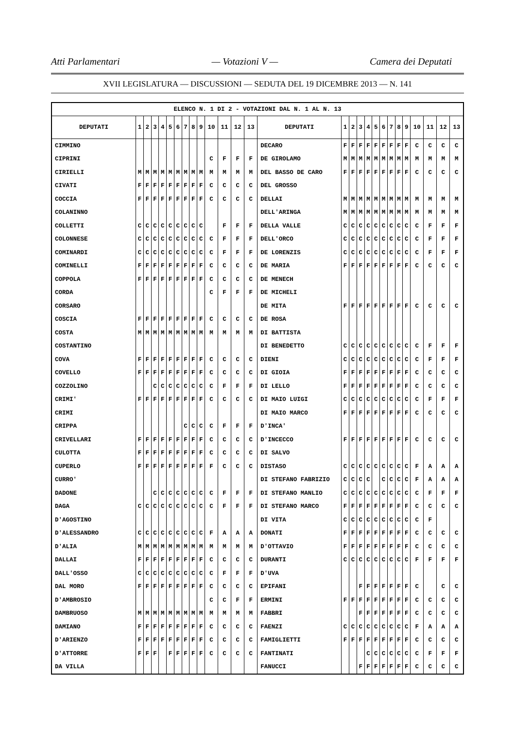Atti Parlamentari — Votazioni V — Camera dei Deputati
XVII LEGISLATURA — DISCUSSIONI — SEDUTA DEL 19 DICEMBRE 2013 — N. 141
| ELENCO N. 1 DI 2 - VOTAZIONI DAL N. 1 AL N. 13 | | | | | | | | | | | | | | | | | | | | | | | | | | | |
| DEPUTATI | 1 | 2 | 3 | 4 | 5 | 6 | 7 | 8 | 9 | 10 | 11 | 12 | 13 | DEPUTATI | 1 | 2 | 3 | 4 | 5 | 6 | 7 | 8 | 9 | 10 | 11 | 12 | 13 |
| CIMMINO | | | | | | | | | | | | | | DECARO | F | F | F | F | F | F | F | F | F | C | C | C | C |
| CIPRINI | | | | | | | | | | C | F | F | F | DE GIROLAMO | M | M | M | M | M | M | M | M | M | M | M | M | M |
| CIRIELLI | M | M | M | M | M | M | M | M | M | M | M | M | M | DEL BASSO DE CARO | F | F | F | F | F | F | F | F | F | C | C | C | C |
| CIVATI | F | F | F | F | F | F | F | F | F | C | C | C | C | DEL GROSSO | | | | | | | | | | | | | |
| COCCIA | F | F | F | F | F | F | F | F | F | C | C | C | C | DELLAI | M | M | M | M | M | M | M | M | M | M | M | M | M |
| COLANINNO | | | | | | | | | | | | | | DELL'ARINGA | M | M | M | M | M | M | M | M | M | M | M | M | M |
| COLLETTI | C | C | C | C | C | C | C | C | C | | F | F | F | DELLA VALLE | C | C | C | C | C | C | C | C | C | C | F | F | F |
| COLONNESE | C | C | C | C | C | C | C | C | C | C | F | F | F | DELL'ORCO | C | C | C | C | C | C | C | C | C | C | F | F | F |
| COMINARDI | C | C | C | C | C | C | C | C | C | C | F | F | F | DE LORENZIS | C | C | C | C | C | C | C | C | C | C | F | F | F |
| COMINELLI | F | F | F | F | F | F | F | F | F | C | C | C | C | DE MARIA | F | F | F | F | F | F | F | F | F | C | C | C | C |
| COPPOLA | F | F | F | F | F | F | F | F | F | C | C | C | C | DE MENECH | | | | | | | | | | | | | |
| CORDA | | | | | | | | | | C | F | F | F | DE MICHELI | | | | | | | | | | | | | |
| CORSARO | | | | | | | | | | | | | | DE MITA | F | F | F | F | F | F | F | F | F | C | C | C | C |
| COSCIA | F | F | F | F | F | F | F | F | F | C | C | C | C | DE ROSA | | | | | | | | | | | | | |
| COSTA | M | M | M | M | M | M | M | M | M | M | M | M | M | DI BATTISTA | | | | | | | | | | | | | |
| COSTANTINO | | | | | | | | | | | | | | DI BENEDETTO | C | C | C | C | C | C | C | C | C | C | F | F | F |
| COVA | F | F | F | F | F | F | F | F | F | C | C | C | C | DIENI | C | C | C | C | C | C | C | C | C | C | F | F | F |
| COVELLO | F | F | F | F | F | F | F | F | F | C | C | C | C | DI GIOIA | F | F | F | F | F | F | F | F | F | C | C | C | C |
| COZZOLINO | | | C | C | C | C | C | C | C | C | F | F | F | DI LELLO | F | F | F | F | F | F | F | F | F | C | C | C | C |
| CRIMI' | F | F | F | F | F | F | F | F | F | C | C | C | C | DI MAIO LUIGI | C | C | C | C | C | C | C | C | C | C | F | F | F |
| CRIMI | | | | | | | | | | | | | | DI MAIO MARCO | F | F | F | F | F | F | F | F | F | C | C | C | C |
| CRIPPA | | | | | | | C | C | C | C | F | F | F | D'INCA' | | | | | | | | | | | | | |
| CRIVELLARI | F | F | F | F | F | F | F | F | F | C | C | C | C | D'INCECCO | F | F | F | F | F | F | F | F | F | C | C | C | C |
| CULOTTA | F | F | F | F | F | F | F | F | F | C | C | C | C | DI SALVO | | | | | | | | | | | | | |
| CUPERLO | F | F | F | F | F | F | F | F | F | F | C | C | C | DISTASO | C | C | C | C | C | C | C | C | C | F | A | A | A |
| CURRO' | | | | | | | | | | | | | | DI STEFANO FABRIZIO | C | C | C | C | | C | C | C | C | F | A | A | A |
| DADONE | | | C | C | C | C | C | C | C | C | F | F | F | DI STEFANO MANLIO | C | C | C | C | C | C | C | C | C | C | F | F | F |
| DAGA | C | C | C | C | C | C | C | C | C | C | F | F | F | DI STEFANO MARCO | F | F | F | F | F | F | F | F | F | C | C | C | C |
| D'AGOSTINO | | | | | | | | | | | | | | DI VITA | C | C | C | C | C | C | C | C | C | C | F | | |
| D'ALESSANDRO | C | C | C | C | C | C | C | C | C | F | A | A | A | DONATI | F | F | F | F | F | F | F | F | F | C | C | C | C |
| D'ALIA | M | M | M | M | M | M | M | M | M | M | M | M | M | D'OTTAVIO | F | F | F | F | F | F | F | F | F | C | C | C | C |
| DALLAI | F | F | F | F | F | F | F | F | F | C | C | C | C | DURANTI | C | C | C | C | C | C | C | C | C | F | F | F | F |
| DALL'OSSO | C | C | C | C | C | C | C | C | C | C | F | F | F | D'UVA | | | | | | | | | | | | | |
| DAL MORO | F | F | F | F | F | F | F | F | F | C | C | C | C | EPIFANI | | | F | F | F | F | F | F | F | C | | C | C |
| D'AMBROSIO | | | | | | | | | | C | C | F | F | ERMINI | F | F | F | F | F | F | F | F | F | C | C | C | C |
| DAMBRUOSO | M | M | M | M | M | M | M | M | M | M | M | M | M | FABBRI | | | F | F | F | F | F | F | F | C | C | C | C |
| DAMIANO | F | F | F | F | F | F | F | F | F | C | C | C | C | FAENZI | C | C | C | C | C | C | C | C | C | F | A | A | A |
| D'ARIENZO | F | F | F | F | F | F | F | F | F | C | C | C | C | FAMIGLIETTI | F | F | F | F | F | F | F | F | F | C | C | C | C |
| D'ATTORRE | F | F | F | | F | F | F | F | F | C | C | C | C | FANTINATI | | | | C | C | C | C | C | C | C | F | F | F |
| DA VILLA | | | | | | | | | | | | | | FANUCCI | | | F | F | F | F | F | F | F | C | C | C | C |